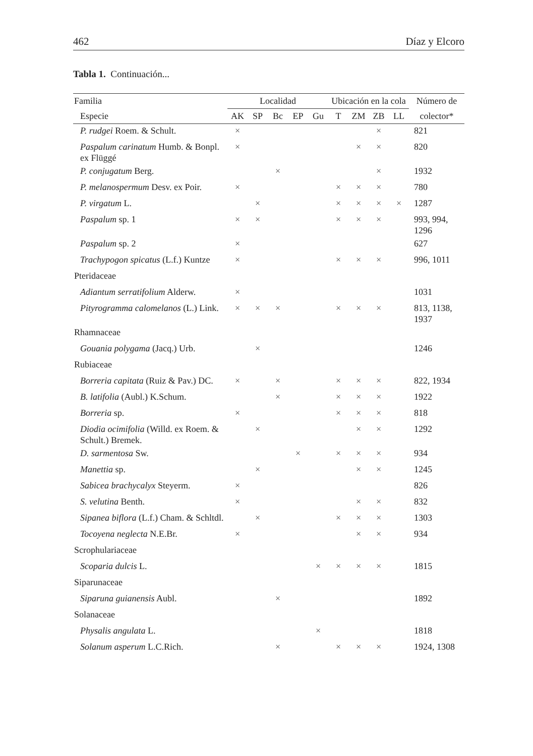462 Díaz y Elcoro
Tabla 1. Continuación...
| Familia | Localidad | | | | | Ubicación en la cola | | | | Número de |
| --- | --- | --- | --- | --- | --- | --- | --- | --- | --- | --- |
| Especie | AK | SP | Bc | EP | Gu | T | ZM | ZB | LL | colector* |
| P. rudgei Roem. & Schult. | × | | | | | | | × | | 821 |
| Paspalum carinatum Humb. & Bonpl. ex Flüggé | × | | | | | | × | × | | 820 |
| P. conjugatum Berg. | | | × | | | | | × | | 1932 |
| P. melanospermum Desv. ex Poir. | × | | | | | × | × | × | | 780 |
| P. virgatum L. | | × | | | | × | × | × | × | 1287 |
| Paspalum sp. 1 | × | × | | | | × | × | × | | 993, 994, 1296 |
| Paspalum sp. 2 | × | | | | | | | | | 627 |
| Trachypogon spicatus (L.f.) Kuntze | × | | | | | × | × | × | | 996, 1011 |
| Pteridaceae | | | | | | | | | | |
| Adiantum serratifolium Alderw. | × | | | | | | | | | 1031 |
| Pityrogramma calomelanos (L.) Link. | × | × | × | | | × | × | × | | 813, 1138, 1937 |
| Rhamnaceae | | | | | | | | | | |
| Gouania polygama (Jacq.) Urb. | | × | | | | | | | | 1246 |
| Rubiaceae | | | | | | | | | | |
| Borreria capitata (Ruiz & Pav.) DC. | × | | × | | | × | × | × | | 822, 1934 |
| B. latifolia (Aubl.) K.Schum. | | | × | | | × | × | × | | 1922 |
| Borreria sp. | × | | | | | × | × | × | | 818 |
| Diodia ocimifolia (Willd. ex Roem. & Schult.) Bremek. | | × | | | | | × | × | | 1292 |
| D. sarmentosa Sw. | | | | × | | × | × | × | | 934 |
| Manettia sp. | | × | | | | | × | × | | 1245 |
| Sabicea brachycalyx Steyerm. | × | | | | | | | | | 826 |
| S. velutina Benth. | × | | | | | | × | × | | 832 |
| Sipanea biflora (L.f.) Cham. & Schltdl. | | × | | | | × | × | × | | 1303 |
| Tocoyena neglecta N.E.Br. | × | | | | | | × | × | | 934 |
| Scrophulariaceae | | | | | | | | | | |
| Scoparia dulcis L. | | | | | × | × | × | × | | 1815 |
| Siparunaceae | | | | | | | | | | |
| Siparuna guianensis Aubl. | | | × | | | | | | | 1892 |
| Solanaceae | | | | | | | | | | |
| Physalis angulata L. | | | | | × | | | | | 1818 |
| Solanum asperum L.C.Rich. | | | × | | | × | × | × | | 1924, 1308 |